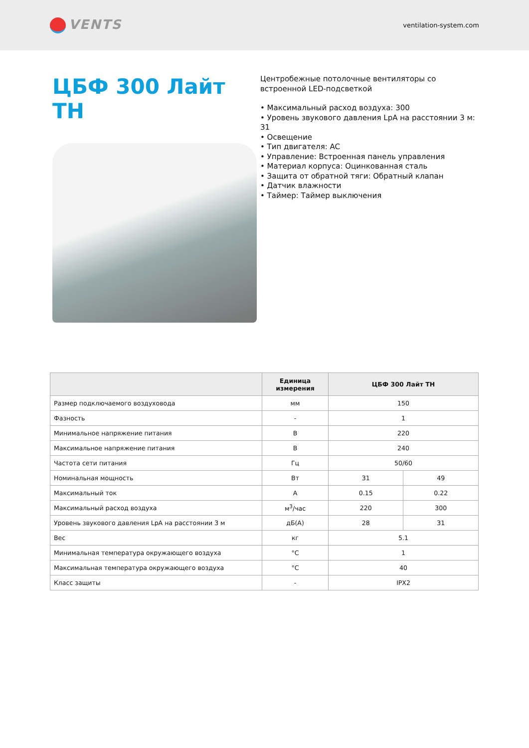VENTS
ventilation-system.com
ЦБФ 300 Лайт ТН
Центробежные потолочные вентиляторы со встроенной LED-подсветкой
• Максимальный расход воздуха: 300
• Уровень звукового давления LpA на расстоянии 3 м: 31
• Освещение
• Тип двигателя: AC
• Управление: Встроенная панель управления
• Материал корпуса: Оцинкованная сталь
• Защита от обратной тяги: Обратный клапан
• Датчик влажности
• Таймер: Таймер выключения
| | Единица измерения | ЦБФ 300 Лайт ТН | |
| --- | --- | --- | --- |
| Размер подключаемого воздуховода | мм | 150 | |
| Фазность | - | 1 | |
| Минимальное напряжение питания | В | 220 | |
| Максимальное напряжение питания | В | 240 | |
| Частота сети питания | Гц | 50/60 | |
| Номинальная мощность | Вт | 31 | 49 |
| Максимальный ток | А | 0.15 | 0.22 |
| Максимальный расход воздуха | м<sup>3</sup>/час | 220 | 300 |
| Уровень звукового давления LpA на расстоянии 3 м | дБ(А) | 28 | 31 |
| Вес | кг | 5.1 | |
| Минимальная температура окружающего воздуха | °C | 1 | |
| Максимальная температура окружающего воздуха | °C | 40 | |
| Класс защиты | - | IPX2 | |